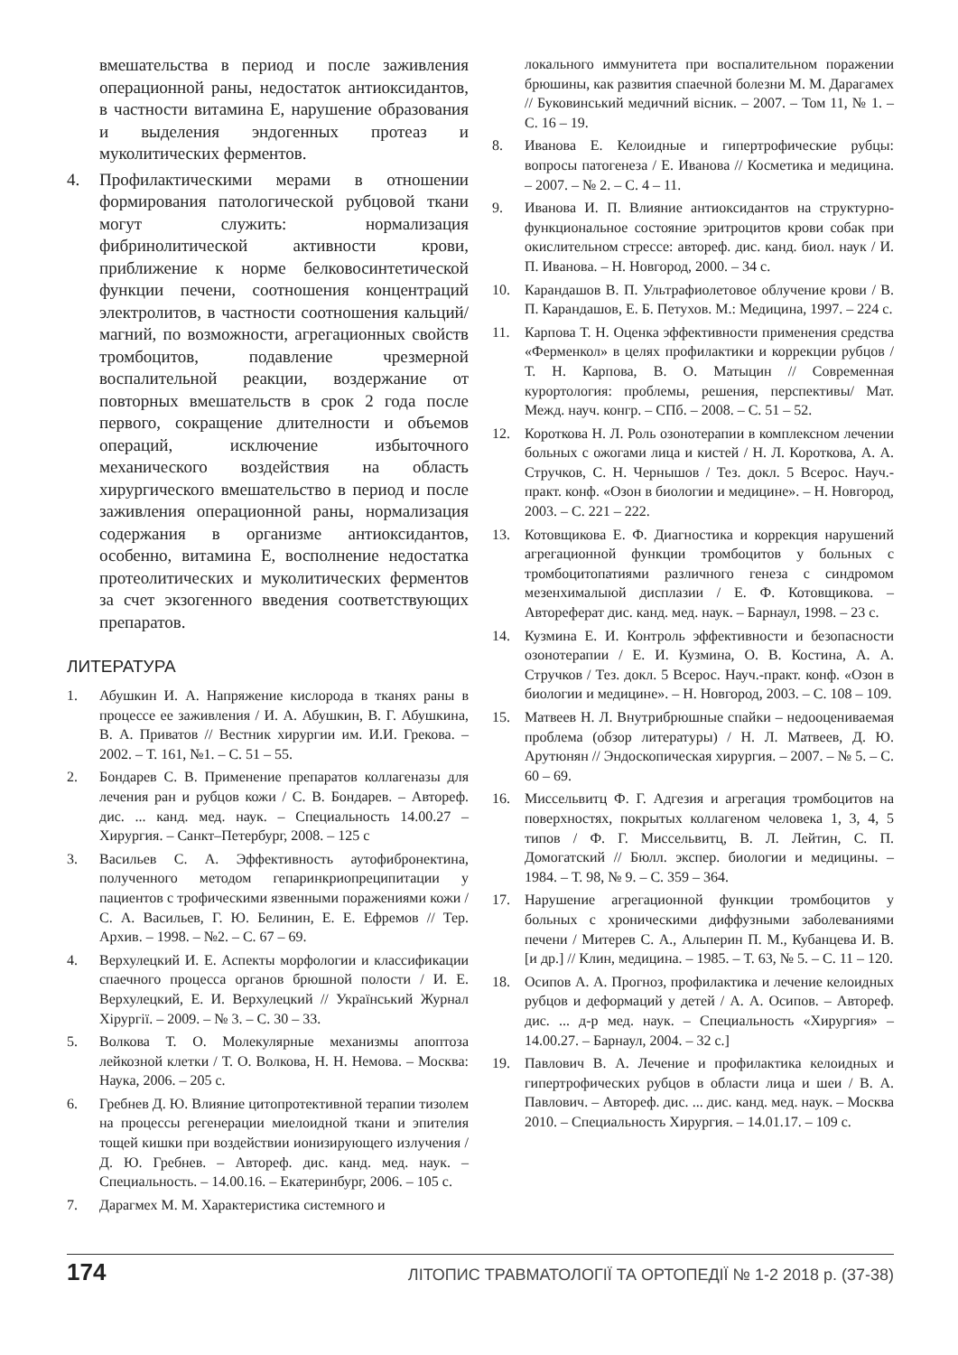вмешательства в период и после заживления операционной раны, недостаток антиоксидантов, в частности витамина Е, нарушение образования и выделения эндогенных протеаз и муколитических ферментов.
4. Профилактическими мерами в отношении формирования патологической рубцовой ткани могут служить: нормализация фибринолитической активности крови, приближение к норме белковосинтетической функции печени, соотношения концентраций электролитов, в частности соотношения кальций/магний, по возможности, агрегационных свойств тромбоцитов, подавление чрезмерной воспалительной реакции, воздержание от повторных вмешательств в срок 2 года после первого, сокращение длителности и объемов операций, исключение избыточного механического воздействия на область хирургического вмешательство в период и после заживления операционной раны, нормализация содержания в организме антиоксидантов, особенно, витамина Е, восполнение недостатка протеолитических и муколитических ферментов за счет экзогенного введения соответствующих препаратов.
ЛИТЕРАТУРА
1. Абушкин И. А. Напряжение кислорода в тканях раны в процессе ее заживления / И. А. Абушкин, В. Г. Абушкина, В. А. Приватов // Вестник хирургии им. И.И. Грекова. – 2002. – Т. 161, №1. – С. 51 – 55.
2. Бондарев С. В. Применение препаратов коллагеназы для лечения ран и рубцов кожи / С. В. Бондарев. – Автореф. дис. ... канд. мед. наук. – Специальность 14.00.27 – Хирургия. – Санкт–Петербург, 2008. – 125 с
3. Васильев С. А. Эффективность аутофибронектина, полученного методом гепаринкриопреципитации у пациентов с трофическими язвенными поражениями кожи / С. А. Васильев, Г. Ю. Белинин, Е. Е. Ефремов // Тер. Архив. – 1998. – №2. – С. 67 – 69.
4. Верхулецкий И. Е. Аспекты морфологии и классификации спаечного процесса органов брюшной полости / И. Е. Верхулецкий, Е. И. Верхулецкий // Український Журнал Хірургії. – 2009. – № 3. – С. 30 – 33.
5. Волкова Т. О. Молекулярные механизмы апоптоза лейкозной клетки / Т. О. Волкова, Н. Н. Немова. – Москва: Наука, 2006. – 205 с.
6. Гребнев Д. Ю. Влияние цитопротективной терапии тизолем на процессы регенерации миелоидной ткани и эпителия тощей кишки при воздействии ионизирующего излучения / Д. Ю. Гребнев. – Автореф. дис. канд. мед. наук. – Специальность. – 14.00.16. – Екатеринбург, 2006. – 105 с.
7. Дарагмех М. М. Характеристика системного и
локального иммунитета при воспалительном поражении брюшины, как развития спаечной болезни М. М. Дарагамех // Буковинський медичний вісник. – 2007. – Том 11, № 1. – С. 16 – 19.
8. Иванова Е. Келоидные и гипертрофические рубцы: вопросы патогенеза / Е. Иванова // Косметика и медицина. – 2007. – № 2. – С. 4 – 11.
9. Иванова И. П. Влияние антиоксидантов на структурно-функциональное состояние эритроцитов крови собак при окислительном стрессе: автореф. дис. канд. биол. наук / И. П. Иванова. – Н. Новгород, 2000. – 34 с.
10. Карандашов В. П. Ультрафиолетовое облучение крови / В. П. Карандашов, Е. Б. Петухов. М.: Медицина, 1997. – 224 с.
11. Карпова Т. Н. Оценка эффективности применения средства «Ферменкол» в целях профилактики и коррекции рубцов / Т. Н. Карпова, В. О. Матыцин // Современная курортология: проблемы, решения, перспективы/ Мат. Межд. науч. конгр. – СПб. – 2008. – С. 51 – 52.
12. Короткова Н. Л. Роль озонотерапии в комплексном лечении больных с ожогами лица и кистей / Н. Л. Короткова, А. А. Стручков, С. Н. Чернышов / Тез. докл. 5 Всерос. Науч.-практ. конф. «Озон в биологии и медицине». – Н. Новгород, 2003. – С. 221 – 222.
13. Котовщикова Е. Ф. Диагностика и коррекция нарушений агрегационной функции тромбоцитов у больных с тромбоцитопатиями различного генеза с синдромом мезенхималыюй дисплазии / Е. Ф. Котовщикова. – Автореферат дис. канд. мед. наук. – Барнаул, 1998. – 23 с.
14. Кузмина Е. И. Контроль эффективности и безопасности озонотерапии / Е. И. Кузмина, О. В. Костина, А. А. Стручков / Тез. докл. 5 Всерос. Науч.-практ. конф. «Озон в биологии и медицине». – Н. Новгород, 2003. – С. 108 – 109.
15. Матвеев Н. Л. Внутрибрюшные спайки – недооцениваемая проблема (обзор литературы) / Н. Л. Матвеев, Д. Ю. Арутюнян // Эндоскопическая хирургия. – 2007. – № 5. – С. 60 – 69.
16. Миссельвитц Ф. Г. Адгезия и агрегация тромбоцитов на поверхностях, покрытых коллагеном человека 1, 3, 4, 5 типов / Ф. Г. Миссельвитц, В. Л. Лейтин, С. П. Домогатский // Бюлл. экспер. биологии и медицины. – 1984. – Т. 98, № 9. – С. 359 – 364.
17. Нарушение агрегационной функции тромбоцитов у больных с хроническими диффузными заболеваниями печени / Митерев С. А., Альперин П. М., Кубанцева И. В. [и др.] // Клин, медицина. – 1985. – Т. 63, № 5. – С. 11 – 120.
18. Осипов А. А. Прогноз, профилактика и лечение келоидных рубцов и деформаций у детей / А. А. Осипов. – Автореф. дис. ... д-р мед. наук. – Специальность «Хирургия» – 14.00.27. – Барнаул, 2004. – 32 с.]
19. Павлович В. А. Лечение и профилактика келоидных и гипертрофических рубцов в области лица и шеи / В. А. Павлович. – Автореф. дис. ... дис. канд. мед. наук. – Москва 2010. – Специальность Хирургия. – 14.01.17. – 109 с.
174 ЛІТОПИС ТРАВМАТОЛОГІЇ ТА ОРТОПЕДІЇ № 1-2 2018 р. (37-38)